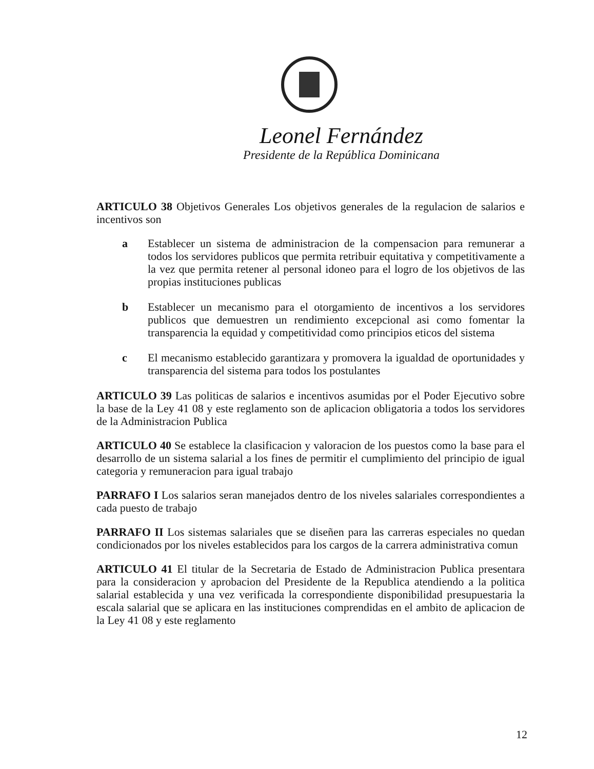Leonel Fernández
Presidente de la República Dominicana
ARTICULO 38 Objetivos Generales Los objetivos generales de la regulacion de salarios e incentivos son
a Establecer un sistema de administracion de la compensacion para remunerar a todos los servidores publicos que permita retribuir equitativa y competitivamente a la vez que permita retener al personal idoneo para el logro de los objetivos de las propias instituciones publicas
b Establecer un mecanismo para el otorgamiento de incentivos a los servidores publicos que demuestren un rendimiento excepcional asi como fomentar la transparencia la equidad y competitividad como principios eticos del sistema
c El mecanismo establecido garantizara y promovera la igualdad de oportunidades y transparencia del sistema para todos los postulantes
ARTICULO 39 Las politicas de salarios e incentivos asumidas por el Poder Ejecutivo sobre la base de la Ley 41 08 y este reglamento son de aplicacion obligatoria a todos los servidores de la Administracion Publica
ARTICULO 40 Se establece la clasificacion y valoracion de los puestos como la base para el desarrollo de un sistema salarial a los fines de permitir el cumplimiento del principio de igual categoria y remuneracion para igual trabajo
PARRAFO I Los salarios seran manejados dentro de los niveles salariales correspondientes a cada puesto de trabajo
PARRAFO II Los sistemas salariales que se diseñen para las carreras especiales no quedan condicionados por los niveles establecidos para los cargos de la carrera administrativa comun
ARTICULO 41 El titular de la Secretaria de Estado de Administracion Publica presentara para la consideracion y aprobacion del Presidente de la Republica atendiendo a la politica salarial establecida y una vez verificada la correspondiente disponibilidad presupuestaria la escala salarial que se aplicara en las instituciones comprendidas en el ambito de aplicacion de la Ley 41 08 y este reglamento
12